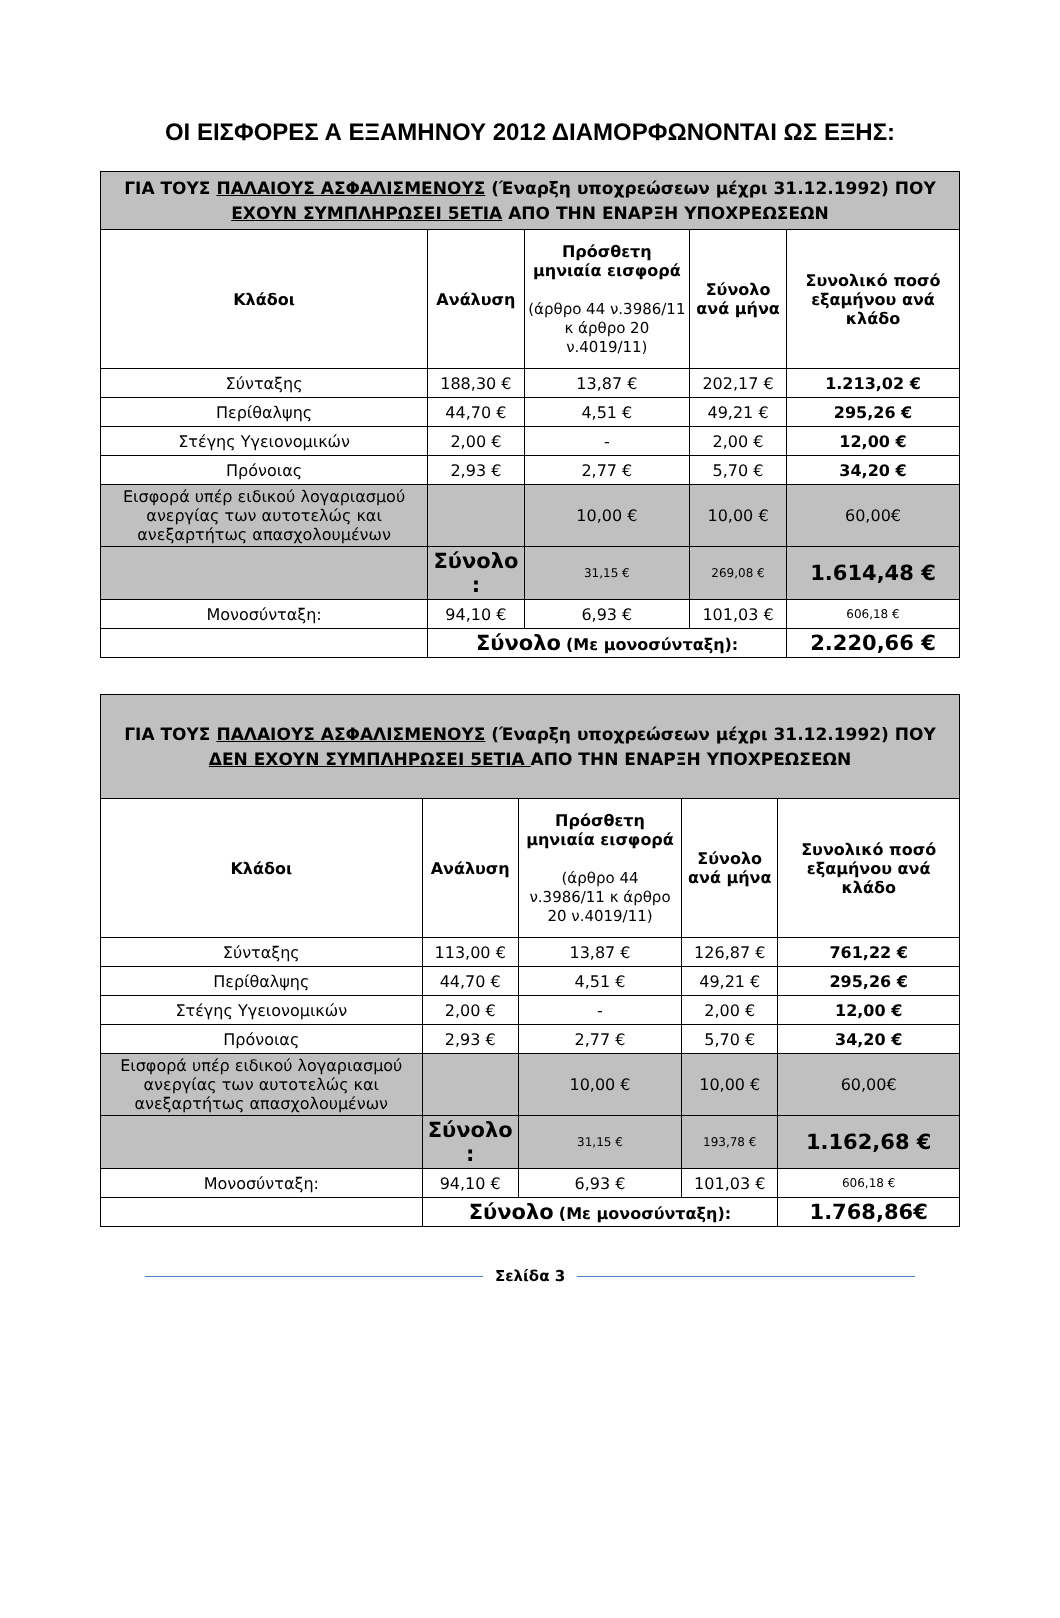ΟΙ ΕΙΣΦΟΡΕΣ Α ΕΞΑΜΗΝΟΥ 2012 ΔΙΑΜΟΡΦΩΝΟΝΤΑΙ ΩΣ ΕΞΗΣ:
| ΓΙΑ ΤΟΥΣ ΠΑΛΑΙΟΥΣ ΑΣΦΑΛΙΣΜΕΝΟΥΣ (Έναρξη υποχρεώσεων μέχρι 31.12.1992) ΠΟΥ ΕΧΟΥΝ ΣΥΜΠΛΗΡΩΣΕΙ 5ΕΤΙΑ ΑΠΟ ΤΗΝ ΕΝΑΡΞΗ ΥΠΟΧΡΕΩΣΕΩΝ | | | | |
| Κλάδοι | Ανάλυση | Πρόσθετη μηνιαία εισφορά (άρθρο 44 ν.3986/11 κ άρθρο 20 ν.4019/11) | Σύνολο ανά μήνα | Συνολικό ποσό εξαμήνου ανά κλάδο |
| Σύνταξης | 188,30 € | 13,87 € | 202,17 € | 1.213,02 € |
| Περίθαλψης | 44,70 € | 4,51 € | 49,21 € | 295,26 € |
| Στέγης Υγειονομικών | 2,00 € | - | 2,00 € | 12,00 € |
| Πρόνοιας | 2,93 € | 2,77 € | 5,70 € | 34,20 € |
| Εισφορά υπέρ ειδικού λογαριασμού ανεργίας των αυτοτελώς και ανεξαρτήτως απασχολουμένων | | 10,00 € | 10,00 € | 60,00€ |
| | Σύνολο : | 31,15 € | 269,08 € | 1.614,48 € |
| Μονοσύνταξη: | 94,10 € | 6,93 € | 101,03 € | 606,18 € |
| | Σύνολο (Με μονοσύνταξη): | | | 2.220,66 € |
| ΓΙΑ ΤΟΥΣ ΠΑΛΑΙΟΥΣ ΑΣΦΑΛΙΣΜΕΝΟΥΣ (Έναρξη υποχρεώσεων μέχρι 31.12.1992) ΠΟΥ ΔΕΝ ΕΧΟΥΝ ΣΥΜΠΛΗΡΩΣΕΙ 5ΕΤΙΑ ΑΠΟ ΤΗΝ ΕΝΑΡΞΗ ΥΠΟΧΡΕΩΣΕΩΝ | | | | |
| Κλάδοι | Ανάλυση | Πρόσθετη μηνιαία εισφορά (άρθρο 44 ν.3986/11 κ άρθρο 20 ν.4019/11) | Σύνολο ανά μήνα | Συνολικό ποσό εξαμήνου ανά κλάδο |
| Σύνταξης | 113,00 € | 13,87 € | 126,87 € | 761,22 € |
| Περίθαλψης | 44,70 € | 4,51 € | 49,21 € | 295,26 € |
| Στέγης Υγειονομικών | 2,00 € | - | 2,00 € | 12,00 € |
| Πρόνοιας | 2,93 € | 2,77 € | 5,70 € | 34,20 € |
| Εισφορά υπέρ ειδικού λογαριασμού ανεργίας των αυτοτελώς και ανεξαρτήτως απασχολουμένων | | 10,00 € | 10,00 € | 60,00€ |
| | Σύνολο : | 31,15 € | 193,78 € | 1.162,68 € |
| Μονοσύνταξη: | 94,10 € | 6,93 € | 101,03 € | 606,18 € |
| | Σύνολο (Με μονοσύνταξη): | | | 1.768,86€ |
Σελίδα 3